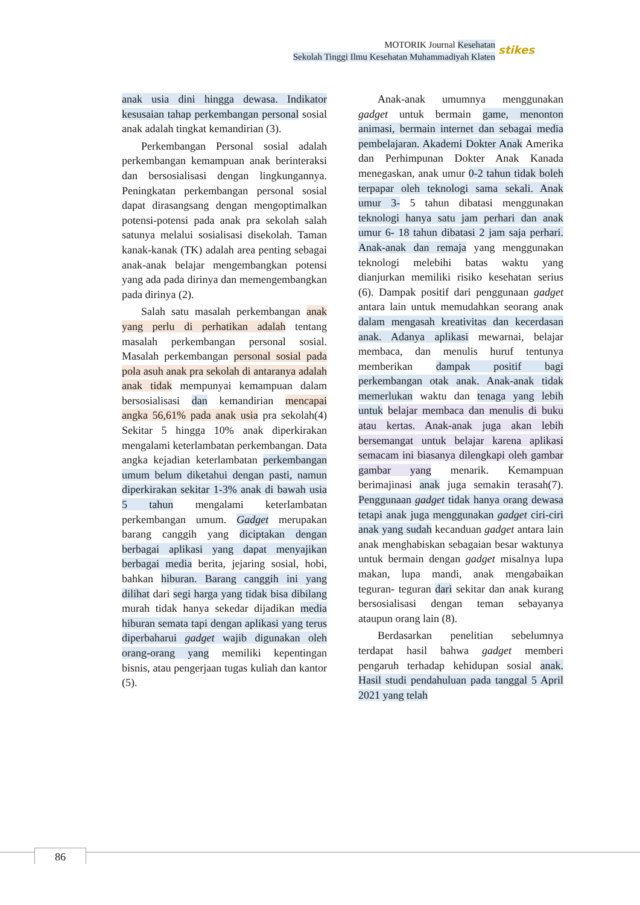MOTORIK Journal Kesehatan
Sekolah Tinggi Ilmu Kesehatan Muhammadiyah Klaten
stikes
anak usia dini hingga dewasa. Indikator kesusaian tahap perkembangan personal sosial anak adalah tingkat kemandirian (3).
Perkembangan Personal sosial adalah perkembangan kemampuan anak berinteraksi dan bersosialisasi dengan lingkungannya. Peningkatan perkembangan personal sosial dapat dirasangsang dengan mengoptimalkan potensi-potensi pada anak pra sekolah salah satunya melalui sosialisasi disekolah. Taman kanak-kanak (TK) adalah area penting sebagai anak-anak belajar mengembangkan potensi yang ada pada dirinya dan memengembangkan pada dirinya (2).
Salah satu masalah perkembangan anak yang perlu di perhatikan adalah tentang masalah perkembangan personal sosial. Masalah perkembangan personal sosial pada pola asuh anak pra sekolah di antaranya adalah anak tidak mempunyai kemampuan dalam bersosialisasi dan kemandirian mencapai angka 56,61% pada anak usia pra sekolah(4) Sekitar 5 hingga 10% anak diperkirakan mengalami keterlambatan perkembangan. Data angka kejadian keterlambatan perkembangan umum belum diketahui dengan pasti, namun diperkirakan sekitar 1-3% anak di bawah usia 5 tahun mengalami keterlambatan perkembangan umum. Gadget merupakan barang canggih yang diciptakan dengan berbagai aplikasi yang dapat menyajikan berbagai media berita, jejaring sosial, hobi, bahkan hiburan. Barang canggih ini yang dilihat dari segi harga yang tidak bisa dibilang murah tidak hanya sekedar dijadikan media hiburan semata tapi dengan aplikasi yang terus diperbaharui gadget wajib digunakan oleh orang-orang yang memiliki kepentingan bisnis, atau pengerjaan tugas kuliah dan kantor (5).
Anak-anak umumnya menggunakan gadget untuk bermain game, menonton animasi, bermain internet dan sebagai media pembelajaran. Akademi Dokter Anak Amerika dan Perhimpunan Dokter Anak Kanada menegaskan, anak umur 0-2 tahun tidak boleh terpapar oleh teknologi sama sekali. Anak umur 3- 5 tahun dibatasi menggunakan teknologi hanya satu jam perhari dan anak umur 6- 18 tahun dibatasi 2 jam saja perhari. Anak-anak dan remaja yang menggunakan teknologi melebihi batas waktu yang dianjurkan memiliki risiko kesehatan serius (6). Dampak positif dari penggunaan gadget antara lain untuk memudahkan seorang anak dalam mengasah kreativitas dan kecerdasan anak. Adanya aplikasi mewarnai, belajar membaca, dan menulis huruf tentunya memberikan dampak positif bagi perkembangan otak anak. Anak-anak tidak memerlukan waktu dan tenaga yang lebih untuk belajar membaca dan menulis di buku atau kertas. Anak-anak juga akan lebih bersemangat untuk belajar karena aplikasi semacam ini biasanya dilengkapi oleh gambar gambar yang menarik. Kemampuan berimajinasi anak juga semakin terasah(7). Penggunaan gadget tidak hanya orang dewasa tetapi anak juga menggunakan gadget ciri-ciri anak yang sudah kecanduan gadget antara lain anak menghabiskan sebagaian besar waktunya untuk bermain dengan gadget misalnya lupa makan, lupa mandi, anak mengabaikan teguran- teguran dari sekitar dan anak kurang bersosialisasi dengan teman sebayanya ataupun orang lain (8).
Berdasarkan penelitian sebelumnya terdapat hasil bahwa gadget memberi pengaruh terhadap kehidupan sosial anak. Hasil studi pendahuluan pada tanggal 5 April 2021 yang telah
86